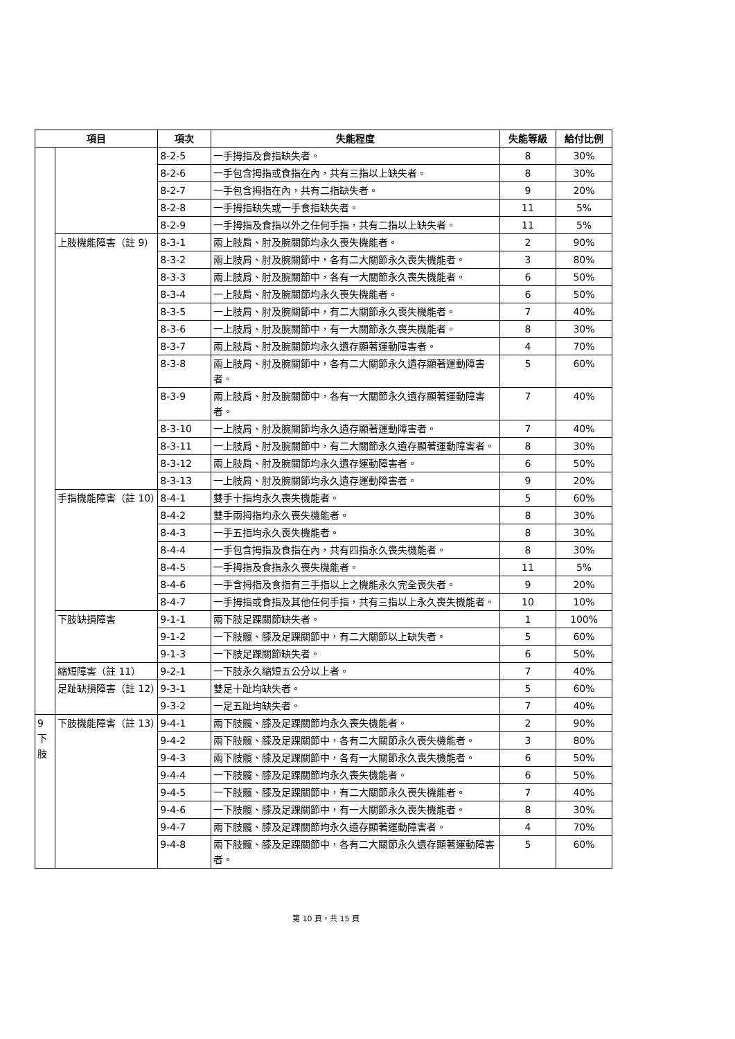| 項目 | | 項次 | 失能程度 | 失能等級 | 給付比例 |
| --- | --- | --- | --- | --- | --- |
| | | 8-2-5 | 一手拇指及食指缺失者。 | 8 | 30% |
| | | 8-2-6 | 一手包含拇指或食指在內，共有三指以上缺失者。 | 8 | 30% |
| | | 8-2-7 | 一手包含拇指在內，共有二指缺失者。 | 9 | 20% |
| | | 8-2-8 | 一手拇指缺失或一手食指缺失者。 | 11 | 5% |
| | | 8-2-9 | 一手拇指及食指以外之任何手指，共有二指以上缺失者。 | 11 | 5% |
| | 上肢機能障害（註 9） | 8-3-1 | 兩上肢肩、肘及腕關節均永久喪失機能者。 | 2 | 90% |
| | | 8-3-2 | 兩上肢肩、肘及腕關節中，各有二大關節永久喪失機能者。 | 3 | 80% |
| | | 8-3-3 | 兩上肢肩、肘及腕關節中，各有一大關節永久喪失機能者。 | 6 | 50% |
| | | 8-3-4 | 一上肢肩、肘及腕關節均永久喪失機能者。 | 6 | 50% |
| | | 8-3-5 | 一上肢肩、肘及腕關節中，有二大關節永久喪失機能者。 | 7 | 40% |
| | | 8-3-6 | 一上肢肩、肘及腕關節中，有一大關節永久喪失機能者。 | 8 | 30% |
| | | 8-3-7 | 兩上肢肩、肘及腕關節均永久遺存顯著運動障害者。 | 4 | 70% |
| | | 8-3-8 | 兩上肢肩、肘及腕關節中，各有二大關節永久遺存顯著運動障害者。 | 5 | 60% |
| | | 8-3-9 | 兩上肢肩、肘及腕關節中，各有一大關節永久遺存顯著運動障害者。 | 7 | 40% |
| | | 8-3-10 | 一上肢肩、肘及腕關節均永久遺存顯著運動障害者。 | 7 | 40% |
| | | 8-3-11 | 一上肢肩、肘及腕關節中，有二大關節永久遺存顯著運動障害者。 | 8 | 30% |
| | | 8-3-12 | 兩上肢肩、肘及腕關節均永久遺存運動障害者。 | 6 | 50% |
| | | 8-3-13 | 一上肢肩、肘及腕關節均永久遺存運動障害者。 | 9 | 20% |
| | 手指機能障害（註 10） | 8-4-1 | 雙手十指均永久喪失機能者。 | 5 | 60% |
| | | 8-4-2 | 雙手兩拇指均永久喪失機能者。 | 8 | 30% |
| | | 8-4-3 | 一手五指均永久喪失機能者。 | 8 | 30% |
| | | 8-4-4 | 一手包含拇指及食指在內，共有四指永久喪失機能者。 | 8 | 30% |
| | | 8-4-5 | 一手拇指及食指永久喪失機能者。 | 11 | 5% |
| | | 8-4-6 | 一手含拇指及食指有三手指以上之機能永久完全喪失者。 | 9 | 20% |
| | | 8-4-7 | 一手拇指或食指及其他任何手指，共有三指以上永久喪失機能者。 | 10 | 10% |
| | 下肢缺損障害 | 9-1-1 | 兩下肢足踝關節缺失者。 | 1 | 100% |
| | | 9-1-2 | 一下肢髖、膝及足踝關節中，有二大關節以上缺失者。 | 5 | 60% |
| | | 9-1-3 | 一下肢足踝關節缺失者。 | 6 | 50% |
| | 縮短障害（註 11） | 9-2-1 | 一下肢永久縮短五公分以上者。 | 7 | 40% |
| | 足趾缺損障害（註 12） | 9-3-1 | 雙足十趾均缺失者。 | 5 | 60% |
| | | 9-3-2 | 一足五趾均缺失者。 | 7 | 40% |
| 9 下 肢 | 下肢機能障害（註 13） | 9-4-1 | 兩下肢髖、膝及足踝關節均永久喪失機能者。 | 2 | 90% |
| | | 9-4-2 | 兩下肢髖、膝及足踝關節中，各有二大關節永久喪失機能者。 | 3 | 80% |
| | | 9-4-3 | 兩下肢髖、膝及足踝關節中，各有一大關節永久喪失機能者。 | 6 | 50% |
| | | 9-4-4 | 一下肢髖、膝及足踝關節均永久喪失機能者。 | 6 | 50% |
| | | 9-4-5 | 一下肢髖、膝及足踝關節中，有二大關節永久喪失機能者。 | 7 | 40% |
| | | 9-4-6 | 一下肢髖、膝及足踝關節中，有一大關節永久喪失機能者。 | 8 | 30% |
| | | 9-4-7 | 兩下肢髖、膝及足踝關節均永久遺存顯著運動障害者。 | 4 | 70% |
| | | 9-4-8 | 兩下肢髖、膝及足踝關節中，各有二大關節永久遺存顯著運動障害者。 | 5 | 60% |
第 10 頁，共 15 頁